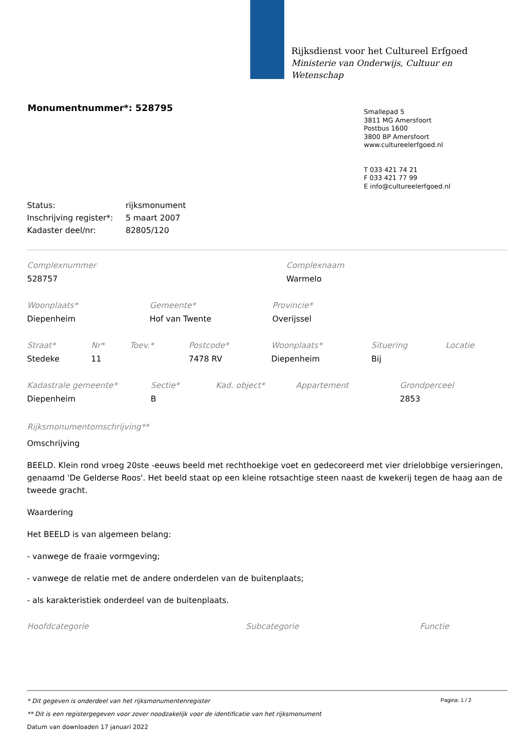Rijksdienst voor het Cultureel Erfgoed
Ministerie van Onderwijs, Cultuur en
Wetenschap
Monumentnummer*: 528795
Smallepad 5
3811 MG Amersfoort
Postbus 1600
3800 BP Amersfoort
www.cultureelerfgoed.nl
T 033 421 74 21
F 033 421 77 99
E info@cultureelerfgoed.nl
| Status: | rijksmonument |
| Inschrijving register*: | 5 maart 2007 |
| Kadaster deel/nr: | 82805/120 |
| Complexnummer | Complexnaam |
| 528757 | Warmelo |
| Woonplaats* | Gemeente* | Provincie* |
| Diepenheim | Hof van Twente | Overijssel |
| Straat* | Nr* | Toev.* | Postcode* | Woonplaats* | Situering | Locatie |
| Stedeke | 11 | | 7478 RV | Diepenheim | Bij | |
| Kadastrale gemeente* | Sectie* | Kad. object* | Appartement | Grondperceel |
| Diepenheim | B | | | 2853 |
Rijksmonumentomschrijving**
Omschrijving
BEELD. Klein rond vroeg 20ste -eeuws beeld met rechthoekige voet en gedecoreerd met vier drielobbige versieringen, genaamd 'De Gelderse Roos'. Het beeld staat op een kleine rotsachtige steen naast de kwekerij tegen de haag aan de tweede gracht.
Waardering
Het BEELD is van algemeen belang:
- vanwege de fraaie vormgeving;
- vanwege de relatie met de andere onderdelen van de buitenplaats;
- als karakteristiek onderdeel van de buitenplaats.
| Hoofdcategorie | Subcategorie | Functie |
Pagina: 1 / 2
* Dit gegeven is onderdeel van het rijksmonumentenregister
** Dit is een registergegeven voor zover noodzakelijk voor de identificatie van het rijksmonument
Datum van downloaden 17 januari 2022